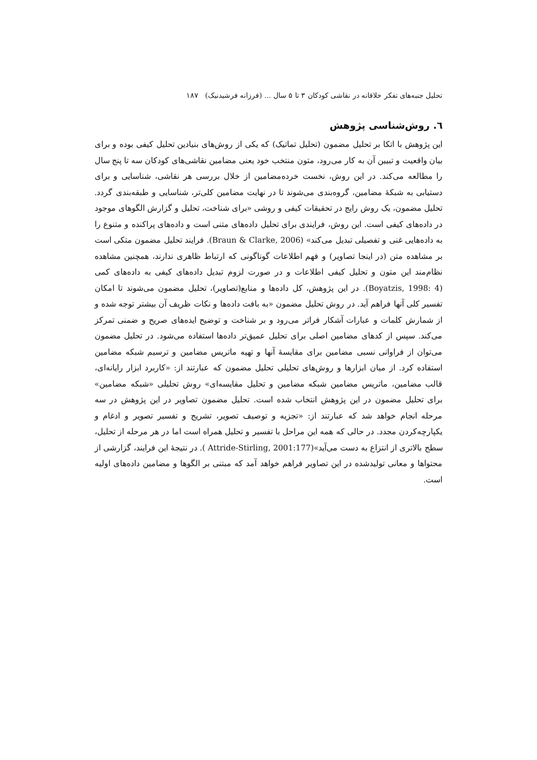تحلیل جنبه‌های تفکر خلاقانه در نقاشی کودکان ۳ تا ۵ سال ... (فرزانه فرشیدنیک) ۱۸۷
٦. روش‌شناسی پژوهش
این پژوهش با اتکا بر تحلیل مضمون (تحلیل تماتیک) که یکی از روش‌های بنیادین تحلیل کیفی بوده و برای بیان واقعیت و تبیین آن به کار می‌رود، متون منتخب خود یعنی مضامین نقاشی‌های کودکان سه تا پنج سال را مطالعه می‌کند. در این روش، نخست خرده‌مضامین از خلال بررسی هر نقاشی، شناسایی و برای دستیابی به شبکهٔ مضامین، گروه‌بندی می‌شوند تا در نهایت مضامین کلی‌تر، شناسایی و طبقه‌بندی گردد. تحلیل مضمون، یک روش رایج در تحقیقات کیفی و روشی «برای شناخت، تحلیل و گزارش الگوهای موجود در داده‌های کیفی است. این روش، فرایندی برای تحلیل داده‌های متنی است و داده‌های پراکنده و متنوع را به داده‌هایی غنی و تفصیلی تبدیل می‌کند» (Braun & Clarke, 2006). فرایند تحلیل مضمون متکی است بر مشاهده متن (در اینجا تصاویر) و فهم اطلاعات گوناگونی که ارتباط ظاهری ندارند، همچنین مشاهده نظام‌مند این متون و تحلیل کیفی اطلاعات و در صورت لزوم تبدیل داده‌های کیفی به داده‌های کمی (Boyatzis, 1998: 4). در این پژوهش، کل داده‌ها و منابع(تصاویر)، تحلیل مضمون می‌شوند تا امکان تفسیر کلی آنها فراهم آید. در روش تحلیل مضمون «به بافت داده‌ها و نکات ظریف آن بیشتر توجه شده و از شمارش کلمات و عبارات آشکار فراتر می‌رود و بر شناخت و توضیح ایده‌های صریح و ضمنی تمرکز می‌کند. سپس از کدهای مضامین اصلی برای تحلیل عمیق‌تر داده‌ها استفاده می‌شود. در تحلیل مضمون می‌توان از فراوانی نسبی مضامین برای مقایسهٔ آنها و تهیه ماتریس مضامین و ترسیم شبکه مضامین استفاده کرد. از میان ابزارها و روش‌های تحلیلی تحلیل مضمون که عبارتند از: «کاربرد ابزار رایانه‌ای، قالب مضامین، ماتریس مضامین شبکه مضامین و تحلیل مقایسه‌ای» روش تحلیلی «شبکه مضامین» برای تحلیل مضمون در این پژوهش انتخاب شده است. تحلیل مضمون تصاویر در این پژوهش در سه مرحله انجام خواهد شد که عبارتند از: «تجزیه و توصیف تصویر، تشریح و تفسیر تصویر و ادغام و یکپارچه‌کردن مجدد. در حالی که همه این مراحل با تفسیر و تحلیل همراه است اما در هر مرحله از تحلیل، سطح بالاتری از انتزاع به دست می‌آید»(Attride-Stirling, 2001:177 ). در نتیجهٔ این فرایند، گزارشی از محتواها و معانی تولیدشده در این تصاویر فراهم خواهد آمد که مبتنی بر الگوها و مضامین داده‌های اولیه است.